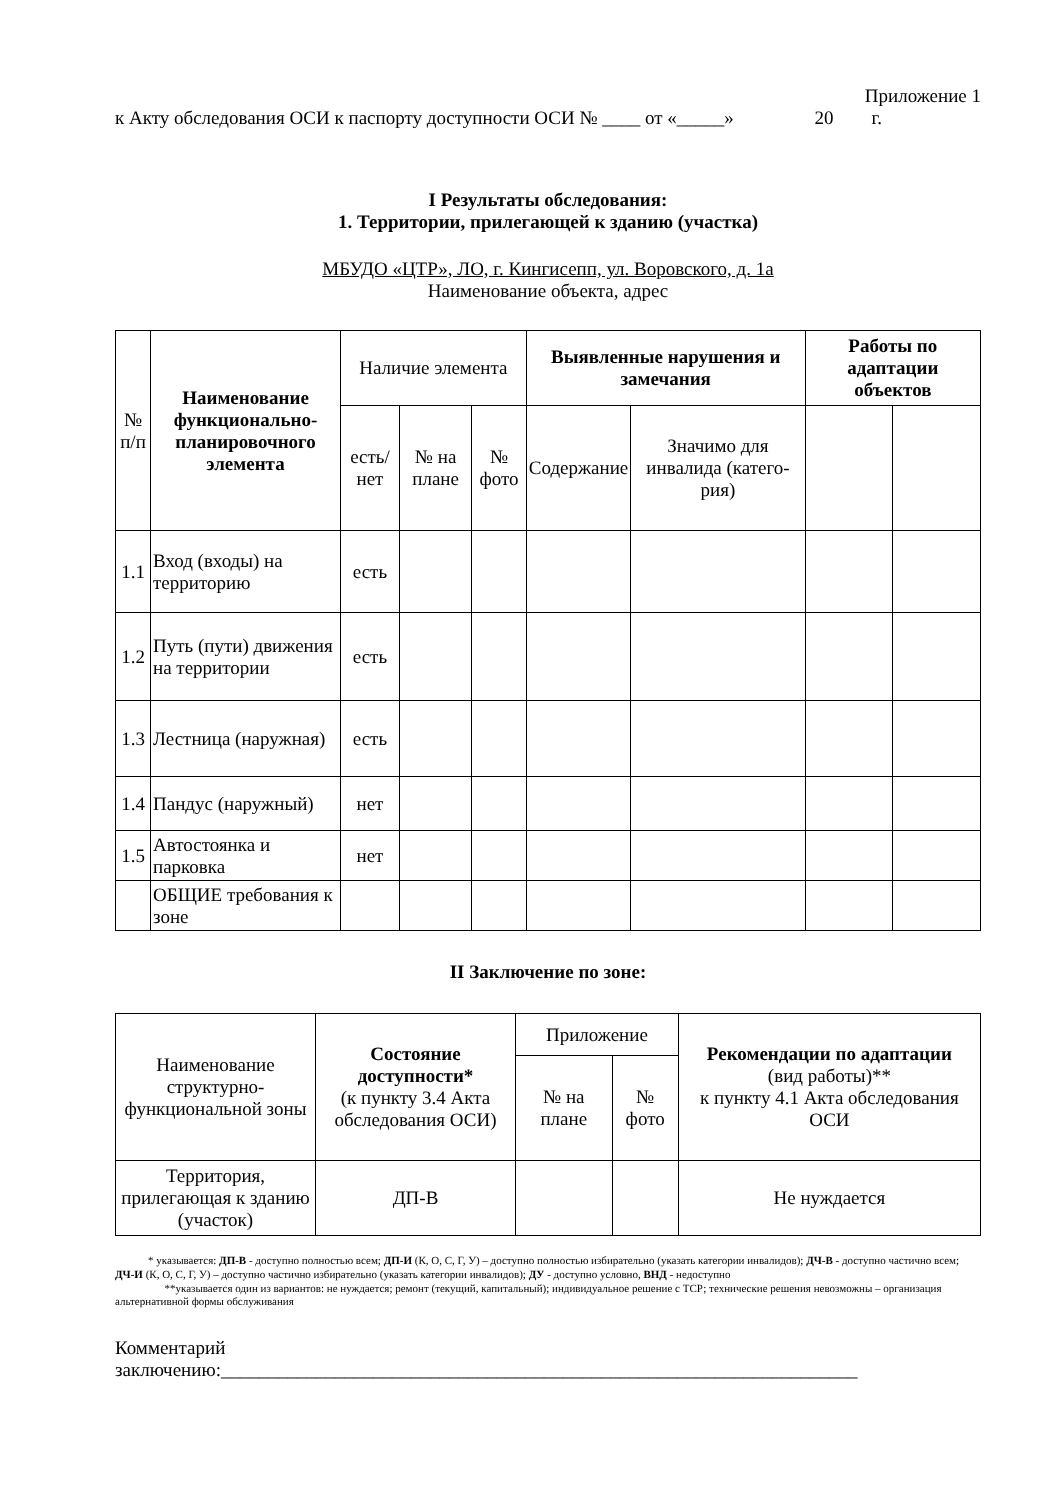Приложение 1
к Акту обследования ОСИ к паспорту доступности ОСИ № ____ от «_____» 20 г.
I Результаты обследования:
1. Территории, прилегающей к зданию (участка)
МБУДО «ЦТР», ЛО, г. Кингисепп, ул. Воровского, д. 1а
Наименование объекта, адрес
| № п/п | Наименование функционально-планировочного элемента | Наличие элемента | | | Выявленные нарушения и замечания | | Работы по адаптации объектов | |
| --- | --- | --- | --- | --- | --- | --- | --- | --- |
| | | есть/ нет | № на плане | № фото | Содержание | Значимо для инвалида (катего-рия) | | |
| 1.1 | Вход (входы) на территорию | есть | | | | | | |
| 1.2 | Путь (пути) движения на территории | есть | | | | | | |
| 1.3 | Лестница (наружная) | есть | | | | | | |
| 1.4 | Пандус (наружный) | нет | | | | | | |
| 1.5 | Автостоянка и парковка | нет | | | | | | |
| | ОБЩИЕ требования к зоне | | | | | | | |
II Заключение по зоне:
| Наименование структурно-функциональной зоны | Состояние доступности* (к пункту 3.4 Акта обследования ОСИ) | Приложение | | Рекомендации по адаптации (вид работы)** к пункту 4.1 Акта обследования ОСИ |
| --- | --- | --- | --- | --- |
| | | № на плане | № фото | |
| Территория, прилегающая к зданию (участок) | ДП-В | | | Не нуждается |
* указывается: ДП-В - доступно полностью всем; ДП-И (К, О, С, Г, У) – доступно полностью избирательно (указать категории инвалидов); ДЧ-В - доступно частично всем; ДЧ-И (К, О, С, Г, У) – доступно частично избирательно (указать категории инвалидов); ДУ - доступно условно, ВНД - недоступно
**указывается один из вариантов: не нуждается; ремонт (текущий, капитальный); индивидуальное решение с ТСР; технические решения невозможны – организация альтернативной формы обслуживания
Комментарий
заключению:___________________________________________________________________